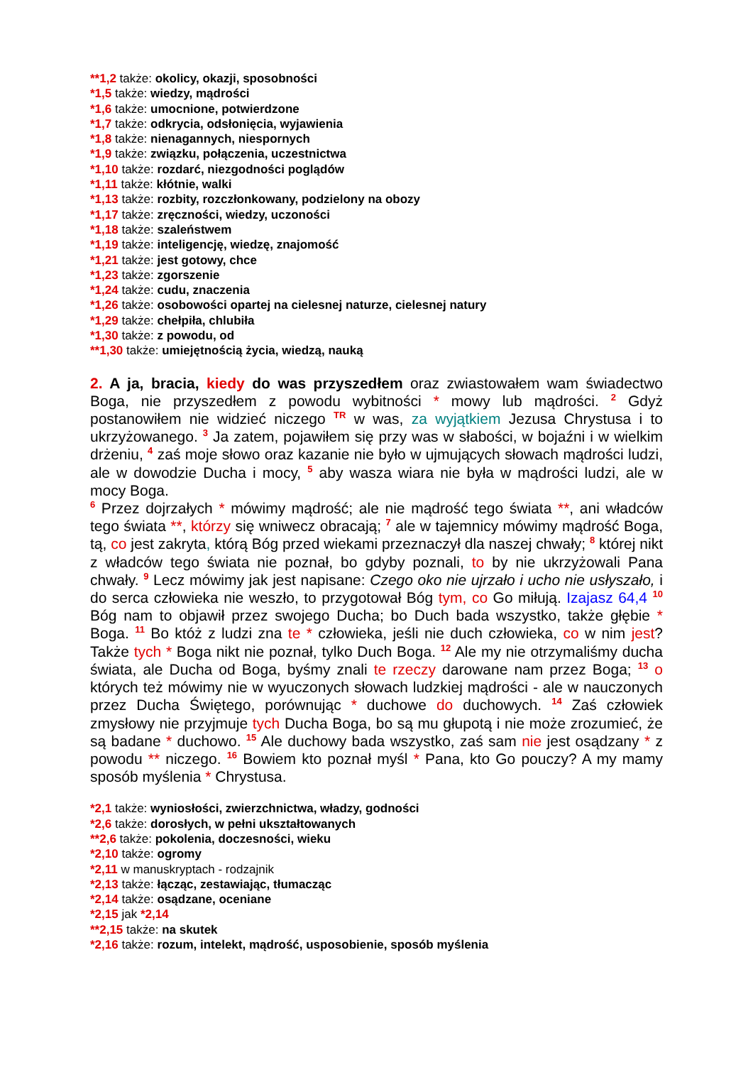**1,2 także: okolicy, okazji, sposobności
*1,5 także: wiedzy, mądrości
*1,6 także: umocnione, potwierdzone
*1,7 także: odkrycia, odsłonięcia, wyjawienia
*1,8 także: nienagannych, niespornych
*1,9 także: związku, połączenia, uczestnictwa
*1,10 także: rozdarć, niezgodności poglądów
*1,11 także: kłótnie, walki
*1,13 także: rozbity, rozczłonkowany, podzielony na obozy
*1,17 także: zręczności, wiedzy, uczoności
*1,18 także: szaleństwem
*1,19 także: inteligencję, wiedzę, znajomość
*1,21 także: jest gotowy, chce
*1,23 także: zgorszenie
*1,24 także: cudu, znaczenia
*1,26 także: osobowości opartej na cielesnej naturze, cielesnej natury
*1,29 także: chełpiła, chlubiła
*1,30 także: z powodu, od
**1,30 także: umiejętnością życia, wiedzą, nauką
2. A ja, bracia, kiedy do was przyszedłem oraz zwiastowałem wam świadectwo Boga, nie przyszedłem z powodu wybitności * mowy lub mądrości. <sup>2</sup> Gdyż postanowiłem nie widzieć niczego <sup>TR</sup> w was, za wyjątkiem Jezusa Chrystusa i to ukrzyżowanego. <sup>3</sup> Ja zatem, pojawiłem się przy was w słabości, w bojaźni i w wielkim drżeniu, <sup>4</sup> zaś moje słowo oraz kazanie nie było w ujmujących słowach mądrości ludzi, ale w dowodzie Ducha i mocy, <sup>5</sup> aby wasza wiara nie była w mądrości ludzi, ale w mocy Boga.
<sup>6</sup> Przez dojrzałych * mówimy mądrość; ale nie mądrość tego świata **, ani władców tego świata **, którzy się wniwecz obracają; <sup>7</sup> ale w tajemnicy mówimy mądrość Boga, tą, co jest zakryta, którą Bóg przed wiekami przeznaczył dla naszej chwały; <sup>8</sup> której nikt z władców tego świata nie poznał, bo gdyby poznali, to by nie ukrzyżowali Pana chwały. <sup>9</sup> Lecz mówimy jak jest napisane: Czego oko nie ujrzało i ucho nie usłyszało, i do serca człowieka nie weszło, to przygotował Bóg tym, co Go miłują. Izajasz 64,4 <sup>10</sup> Bóg nam to objawił przez swojego Ducha; bo Duch bada wszystko, także głębie * Boga. <sup>11</sup> Bo któż z ludzi zna te * człowieka, jeśli nie duch człowieka, co w nim jest? Także tych * Boga nikt nie poznał, tylko Duch Boga. <sup>12</sup> Ale my nie otrzymaliśmy ducha świata, ale Ducha od Boga, byśmy znali te rzeczy darowane nam przez Boga; <sup>13</sup> o których też mówimy nie w wyuczonych słowach ludzkiej mądrości - ale w nauczonych przez Ducha Świętego, porównując * duchowe do duchowych. <sup>14</sup> Zaś człowiek zmysłowy nie przyjmuje tych Ducha Boga, bo są mu głupotą i nie może zrozumieć, że są badane * duchowo. <sup>15</sup> Ale duchowy bada wszystko, zaś sam nie jest osądzany * z powodu ** niczego. <sup>16</sup> Bowiem kto poznał myśl * Pana, kto Go pouczy? A my mamy sposób myślenia * Chrystusa.
*2,1 także: wyniosłości, zwierzchnictwa, władzy, godności
*2,6 także: dorosłych, w pełni ukształtowanych
**2,6 także: pokolenia, doczesności, wieku
*2,10 także: ogromy
*2,11 w manuskryptach - rodzajnik
*2,13 także: łącząc, zestawiając, tłumacząc
*2,14 także: osądzane, oceniane
*2,15 jak *2,14
**2,15 także: na skutek
*2,16 także: rozum, intelekt, mądrość, usposobienie, sposób myślenia